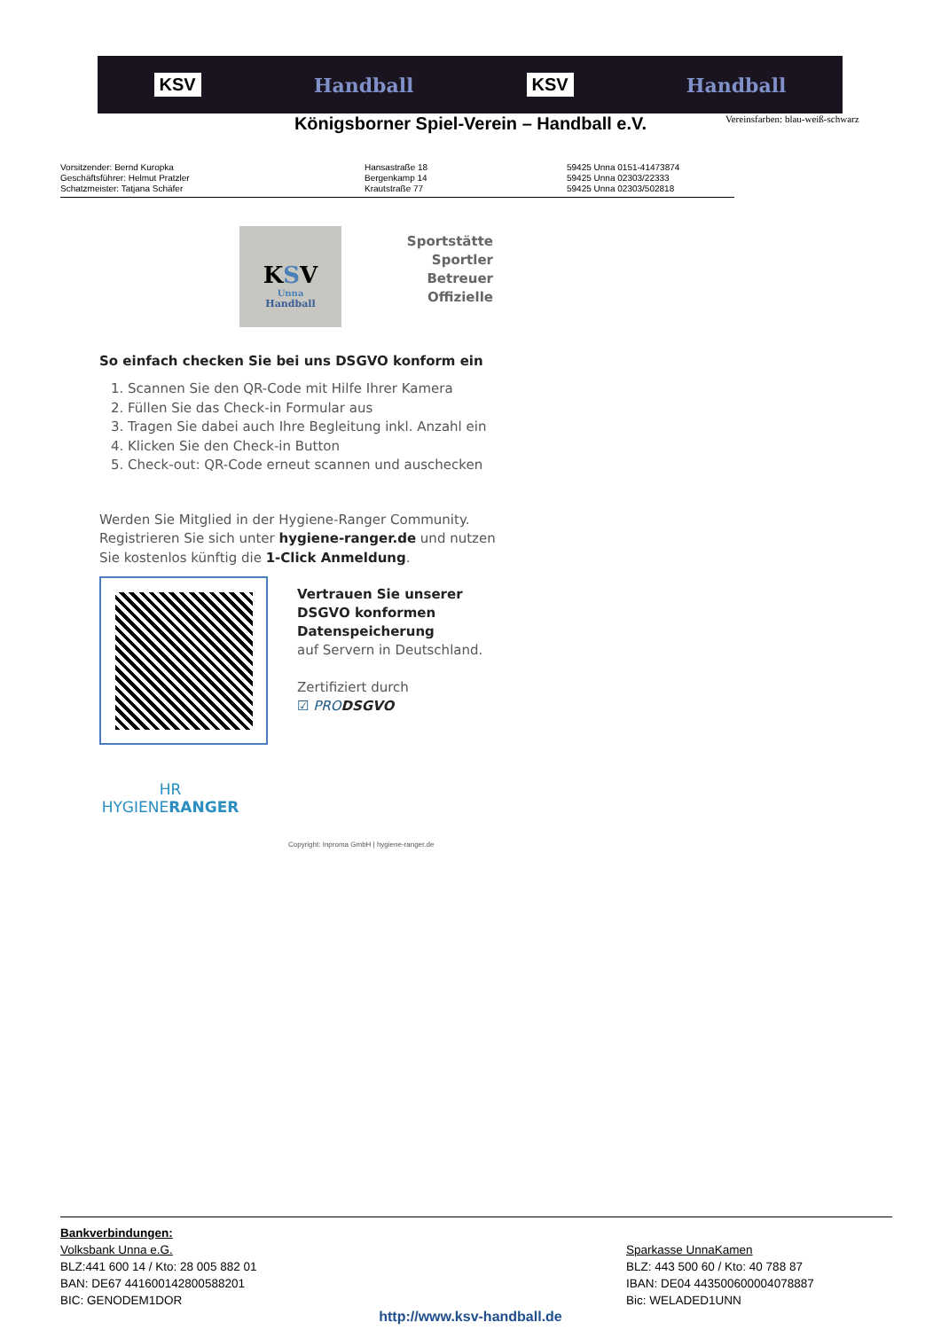KSV Handball KSV Handball
Vereinsfarben: blau-weiß-schwarz
Königsborner Spiel-Verein – Handball e.V.
Vorsitzender: Bernd Kuropka
Geschäftsführer: Helmut Pratzler
Schatzmeister: Tatjana Schäfer
Hansastraße 18
Bergenkamp 14
Krautstraße 77
59425 Unna 0151-41473874
59425 Unna 02303/22333
59425 Unna 02303/502818
KSV
Unna
Handball
Sportstätte
Sportler
Betreuer
Offizielle
So einfach checken Sie bei uns DSGVO konform ein
1. Scannen Sie den QR-Code mit Hilfe Ihrer Kamera
2. Füllen Sie das Check-in Formular aus
3. Tragen Sie dabei auch Ihre Begleitung inkl. Anzahl ein
4. Klicken Sie den Check-in Button
5. Check-out: QR-Code erneut scannen und auschecken
Werden Sie Mitglied in der Hygiene-Ranger Community. Registrieren Sie sich unter hygiene-ranger.de und nutzen Sie kostenlos künftig die 1-Click Anmeldung.
Vertrauen Sie unserer
DSGVO konformen
Datenspeicherung
auf Servern in Deutschland.
Zertifiziert durch
☑ PRODSGVO
HR
HYGIENERANGER
Copyright: Inproma GmbH | hygiene-ranger.de
Bankverbindungen:
Volksbank Unna e.G.
BLZ:441 600 14 / Kto: 28 005 882 01
BAN: DE67 441600142800588201
BIC: GENODEM1DOR
Sparkasse UnnaKamen
BLZ: 443 500 60 / Kto: 40 788 87
IBAN: DE04 443500600004078887
Bic: WELADED1UNN
http://www.ksv-handball.de